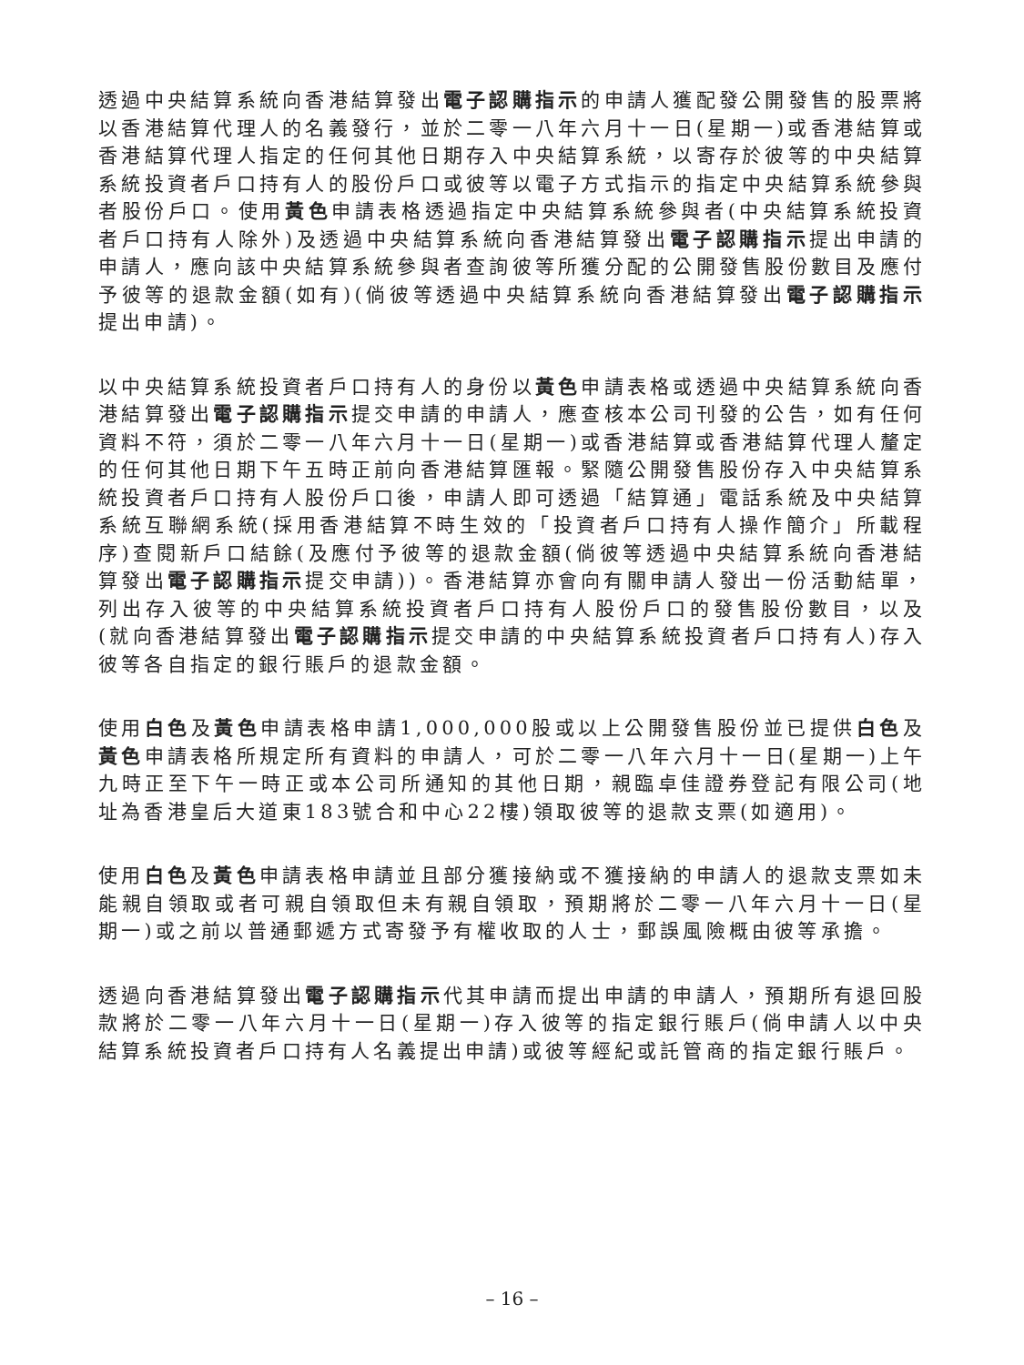透過中央結算系統向香港結算發出電子認購指示的申請人獲配發公開發售的股票將以香港結算代理人的名義發行，並於二零一八年六月十一日(星期一)或香港結算或香港結算代理人指定的任何其他日期存入中央結算系統，以寄存於彼等的中央結算系統投資者戶口持有人的股份戶口或彼等以電子方式指示的指定中央結算系統參與者股份戶口。使用黃色申請表格透過指定中央結算系統參與者(中央結算系統投資者戶口持有人除外)及透過中央結算系統向香港結算發出電子認購指示提出申請的申請人，應向該中央結算系統參與者查詢彼等所獲分配的公開發售股份數目及應付予彼等的退款金額(如有)(倘彼等透過中央結算系統向香港結算發出電子認購指示提出申請)。
以中央結算系統投資者戶口持有人的身份以黃色申請表格或透過中央結算系統向香港結算發出電子認購指示提交申請的申請人，應查核本公司刊發的公告，如有任何資料不符，須於二零一八年六月十一日(星期一)或香港結算或香港結算代理人釐定的任何其他日期下午五時正前向香港結算匯報。緊隨公開發售股份存入中央結算系統投資者戶口持有人股份戶口後，申請人即可透過「結算通」電話系統及中央結算系統互聯網系統(採用香港結算不時生效的「投資者戶口持有人操作簡介」所載程序)查閱新戶口結餘(及應付予彼等的退款金額(倘彼等透過中央結算系統向香港結算發出電子認購指示提交申請))。香港結算亦會向有關申請人發出一份活動結單，列出存入彼等的中央結算系統投資者戶口持有人股份戶口的發售股份數目，以及(就向香港結算發出電子認購指示提交申請的中央結算系統投資者戶口持有人)存入彼等各自指定的銀行賬戶的退款金額。
使用白色及黃色申請表格申請1,000,000股或以上公開發售股份並已提供白色及黃色申請表格所規定所有資料的申請人，可於二零一八年六月十一日(星期一)上午九時正至下午一時正或本公司所通知的其他日期，親臨卓佳證券登記有限公司(地址為香港皇后大道東183號合和中心22樓)領取彼等的退款支票(如適用)。
使用白色及黃色申請表格申請並且部分獲接納或不獲接納的申請人的退款支票如未能親自領取或者可親自領取但未有親自領取，預期將於二零一八年六月十一日(星期一)或之前以普通郵遞方式寄發予有權收取的人士，郵誤風險概由彼等承擔。
透過向香港結算發出電子認購指示代其申請而提出申請的申請人，預期所有退回股款將於二零一八年六月十一日(星期一)存入彼等的指定銀行賬戶(倘申請人以中央結算系統投資者戶口持有人名義提出申請)或彼等經紀或託管商的指定銀行賬戶。
– 16 –